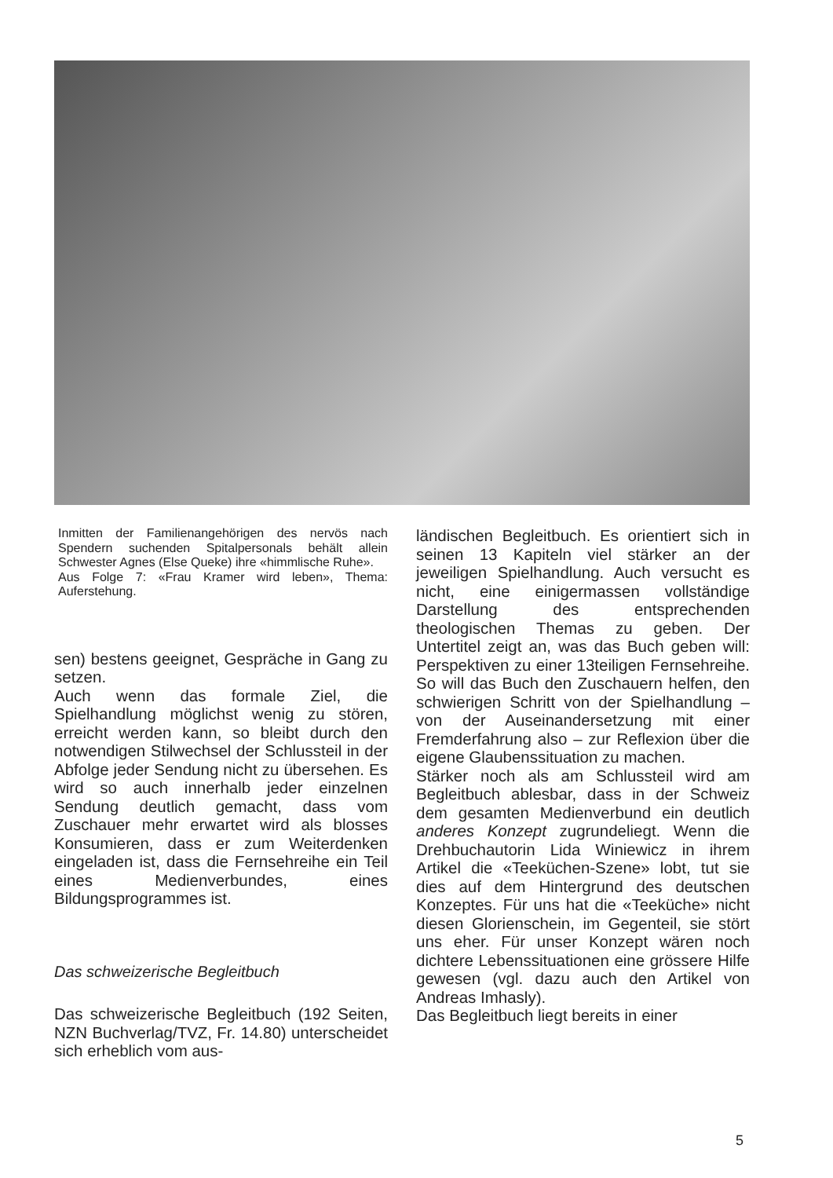Inmitten der Familienangehörigen des nervös nach Spendern suchenden Spitalpersonals behält allein Schwester Agnes (Else Queke) ihre «himmlische Ruhe».
Aus Folge 7: «Frau Kramer wird leben», Thema: Auferstehung.
sen) bestens geeignet, Gespräche in Gang zu setzen.
Auch wenn das formale Ziel, die Spielhandlung möglichst wenig zu stören, erreicht werden kann, so bleibt durch den notwendigen Stilwechsel der Schlussteil in der Abfolge jeder Sendung nicht zu übersehen. Es wird so auch innerhalb jeder einzelnen Sendung deutlich gemacht, dass vom Zuschauer mehr erwartet wird als blosses Konsumieren, dass er zum Weiterdenken eingeladen ist, dass die Fernsehreihe ein Teil eines Medienverbundes, eines Bildungsprogrammes ist.
Das schweizerische Begleitbuch
Das schweizerische Begleitbuch (192 Seiten, NZN Buchverlag/TVZ, Fr. 14.80) unterscheidet sich erheblich vom aus-
ländischen Begleitbuch. Es orientiert sich in seinen 13 Kapiteln viel stärker an der jeweiligen Spielhandlung. Auch versucht es nicht, eine einigermassen vollständige Darstellung des entsprechenden theologischen Themas zu geben. Der Untertitel zeigt an, was das Buch geben will: Perspektiven zu einer 13teiligen Fernsehreihe. So will das Buch den Zuschauern helfen, den schwierigen Schritt von der Spielhandlung – von der Auseinandersetzung mit einer Fremderfahrung also – zur Reflexion über die eigene Glaubenssituation zu machen.
Stärker noch als am Schlussteil wird am Begleitbuch ablesbar, dass in der Schweiz dem gesamten Medienverbund ein deutlich anderes Konzept zugrundeliegt. Wenn die Drehbuchautorin Lida Winiewicz in ihrem Artikel die «Teeküchen-Szene» lobt, tut sie dies auf dem Hintergrund des deutschen Konzeptes. Für uns hat die «Teeküche» nicht diesen Glorienschein, im Gegenteil, sie stört uns eher. Für unser Konzept wären noch dichtere Lebenssituationen eine grössere Hilfe gewesen (vgl. dazu auch den Artikel von Andreas Imhasly).
Das Begleitbuch liegt bereits in einer
5